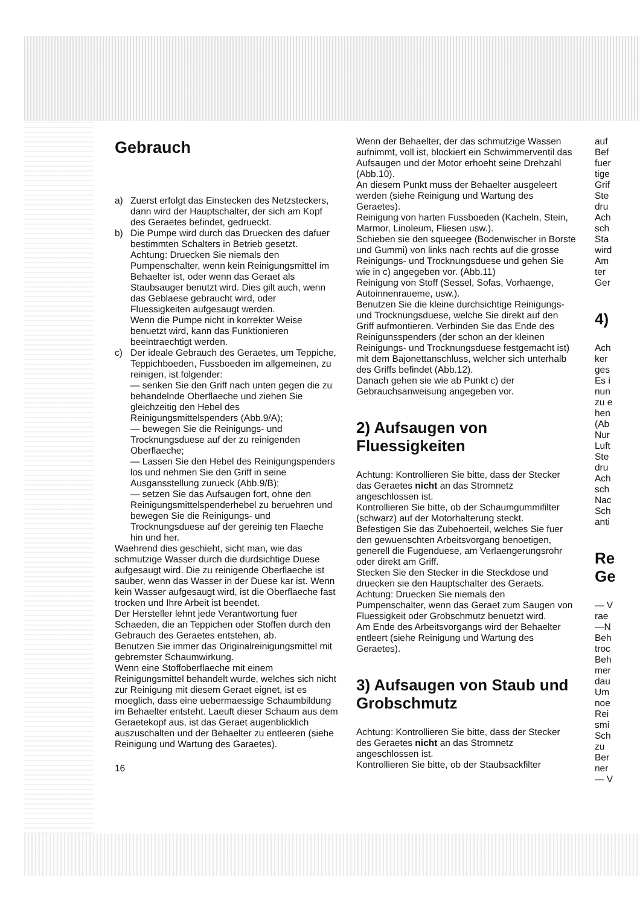Gebrauch
a) Zuerst erfolgt das Einstecken des Netzsteckers, dann wird der Hauptschalter, der sich am Kopf des Geraetes befindet, gedrueckt.
b) Die Pumpe wird durch das Druecken des dafuer bestimmten Schalters in Betrieb gesetzt.
Achtung: Druecken Sie niemals den Pumpenschalter, wenn kein Reinigungsmittel im Behaelter ist, oder wenn das Geraet als Staubsauger benutzt wird. Dies gilt auch, wenn das Geblaese gebraucht wird, oder Fluessigkeiten aufgesaugt werden.
Wenn die Pumpe nicht in korrekter Weise benuetzt wird, kann das Funktionieren beeintraechtigt werden.
c) Der ideale Gebrauch des Geraetes, um Teppiche, Teppichboeden, Fussboeden im allgemeinen, zu reinigen, ist folgender:
— senken Sie den Griff nach unten gegen die zu behandelnde Oberflaeche und ziehen Sie gleichzeitig den Hebel des Reinigungsmittelspenders (Abb.9/A);
— bewegen Sie die Reinigungs- und Trocknungsduese auf der zu reinigenden Oberflaeche;
— Lassen Sie den Hebel des Reinigungspenders los und nehmen Sie den Griff in seine Ausgansstellung zurueck (Abb.9/B);
— setzen Sie das Aufsaugen fort, ohne den Reinigungsmittelspenderhebel zu beruehren und bewegen Sie die Reinigungs- und Trocknungsduese auf der gereinig ten Flaeche hin und her.
Waehrend dies geschieht, sicht man, wie das schmutzige Wasser durch die durdsichtige Duese aufgesaugt wird. Die zu reinigende Oberflaeche ist sauber, wenn das Wasser in der Duese kar ist. Wenn kein Wasser aufgesaugt wird, ist die Oberflaeche fast trocken und Ihre Arbeit ist beendet.
Der Hersteller lehnt jede Verantwortung fuer Schaeden, die an Teppichen oder Stoffen durch den Gebrauch des Geraetes entstehen, ab.
Benutzen Sie immer das Originalreinigungsmittel mit gebremster Schaumwirkung.
Wenn eine Stoffoberflaeche mit einem Reinigungsmittel behandelt wurde, welches sich nicht zur Reinigung mit diesem Geraet eignet, ist es moeglich, dass eine uebermaessige Schaumbildung im Behaelter entsteht. Laeuft dieser Schaum aus dem Geraetekopf aus, ist das Geraet augenblicklich auszuschalten und der Behaelter zu entleeren (siehe Reinigung und Wartung des Garaetes).
16
Wenn der Behaelter, der das schmutzige Wassen aufnimmt, voll ist, blockiert ein Schwimmerventil das Aufsaugen und der Motor erhoeht seine Drehzahl (Abb.10).
An diesem Punkt muss der Behaelter ausgeleert werden (siehe Reinigung und Wartung des Geraetes).
Reinigung von harten Fussboeden (Kacheln, Stein, Marmor, Linoleum, Fliesen usw.).
Schieben sie den squeegee (Bodenwischer in Borste und Gummi) von links nach rechts auf die grosse Reinigungs- und Trocknungsduese und gehen Sie wie in c) angegeben vor. (Abb.11)
Reinigung von Stoff (Sessel, Sofas, Vorhaenge, Autoinnenraueme, usw.).
Benutzen Sie die kleine durchsichtige Reinigungs- und Trocknungsduese, welche Sie direkt auf den Griff aufmontieren. Verbinden Sie das Ende des Reinigunsspenders (der schon an der kleinen Reinigungs- und Trocknungsduese festgemacht ist) mit dem Bajonettanschluss, welcher sich unterhalb des Griffs befindet (Abb.12).
Danach gehen sie wie ab Punkt c) der Gebrauchsanweisung angegeben vor.
2) Aufsaugen von Fluessigkeiten
Achtung: Kontrollieren Sie bitte, dass der Stecker das Geraetes nicht an das Stromnetz angeschlossen ist.
Kontrollieren Sie bitte, ob der Schaumgummifilter (schwarz) auf der Motorhalterung steckt.
Befestigen Sie das Zubehoerteil, welches Sie fuer den gewuenschten Arbeitsvorgang benoetigen, generell die Fugenduese, am Verlaengerungsrohr oder direkt am Griff.
Stecken Sie den Stecker in die Steckdose und druecken sie den Hauptschalter des Geraets.
Achtung: Druecken Sie niemals den Pumpenschalter, wenn das Geraet zum Saugen von Fluessigkeit oder Grobschmutz benuetzt wird.
Am Ende des Arbeitsvorgangs wird der Behaelter entleert (siehe Reinigung und Wartung des Geraetes).
3) Aufsaugen von Staub und Grobschmutz
Achtung: Kontrollieren Sie bitte, dass der Stecker des Geraetes nicht an das Stromnetz angeschlossen ist.
Kontrollieren Sie bitte, ob der Staubsackfilter
auf
Bef
fuer
tige
Grif
Ste
dru
Ach
sch
Sta
wird
Am
ter
Ger
4)
Ach
ker
ges
Es i
nun
zu e
hen
(Ab
Nur
Luft
Ste
dru
Ach
sch
Nac
Sch
anti
Re
Ge
— V
rae
—N
Beh
troc
Beh
mer
dau
Um
noe
Rei
smi
Sch
zu
Ber
ner
— V